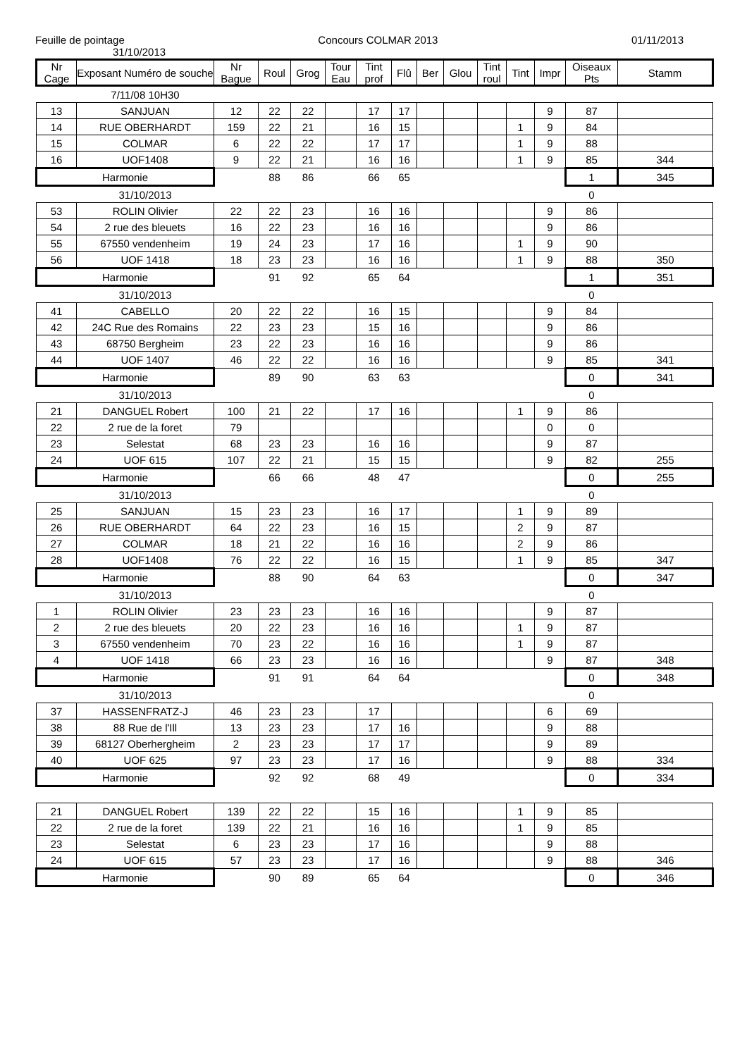Feuille de pointage Concours COLMAR 2013 01/11/2013
31/10/2013
| Nr Cage | Exposant Numéro de souche | Nr Bague | Roul | Grog | Tour Eau | Tint prof | Flû | Ber | Glou | Tint roul | Tint | Impr | Oiseaux Pts | Stamm |
| --- | --- | --- | --- | --- | --- | --- | --- | --- | --- | --- | --- | --- | --- | --- |
| | 7/11/08 10H30 | | | | | | | | | | | | | |
| 13 | SANJUAN | 12 | 22 | 22 | | 17 | 17 | | | | | 9 | 87 | |
| 14 | RUE OBERHARDT | 159 | 22 | 21 | | 16 | 15 | | | | 1 | 9 | 84 | |
| 15 | COLMAR | 6 | 22 | 22 | | 17 | 17 | | | | 1 | 9 | 88 | |
| 16 | UOF1408 | 9 | 22 | 21 | | 16 | 16 | | | | 1 | 9 | 85 | 344 |
| Harmonie | | | 88 | 86 | | 66 | 65 | | | | | | 1 | 345 |
| | 31/10/2013 | | | | | | | | | | | | 0 | |
| 53 | ROLIN Olivier | 22 | 22 | 23 | | 16 | 16 | | | | | 9 | 86 | |
| 54 | 2 rue des bleuets | 16 | 22 | 23 | | 16 | 16 | | | | | 9 | 86 | |
| 55 | 67550 vendenheim | 19 | 24 | 23 | | 17 | 16 | | | | 1 | 9 | 90 | |
| 56 | UOF 1418 | 18 | 23 | 23 | | 16 | 16 | | | | 1 | 9 | 88 | 350 |
| Harmonie | | | 91 | 92 | | 65 | 64 | | | | | | 1 | 351 |
| | 31/10/2013 | | | | | | | | | | | | 0 | |
| 41 | CABELLO | 20 | 22 | 22 | | 16 | 15 | | | | | 9 | 84 | |
| 42 | 24C Rue des Romains | 22 | 23 | 23 | | 15 | 16 | | | | | 9 | 86 | |
| 43 | 68750 Bergheim | 23 | 22 | 23 | | 16 | 16 | | | | | 9 | 86 | |
| 44 | UOF 1407 | 46 | 22 | 22 | | 16 | 16 | | | | | 9 | 85 | 341 |
| Harmonie | | | 89 | 90 | | 63 | 63 | | | | | | 0 | 341 |
| | 31/10/2013 | | | | | | | | | | | | 0 | |
| 21 | DANGUEL Robert | 100 | 21 | 22 | | 17 | 16 | | | | 1 | 9 | 86 | |
| 22 | 2 rue de la foret | 79 | | | | | | | | | | 0 | 0 | |
| 23 | Selestat | 68 | 23 | 23 | | 16 | 16 | | | | | 9 | 87 | |
| 24 | UOF 615 | 107 | 22 | 21 | | 15 | 15 | | | | | 9 | 82 | 255 |
| Harmonie | | | 66 | 66 | | 48 | 47 | | | | | | 0 | 255 |
| | 31/10/2013 | | | | | | | | | | | | 0 | |
| 25 | SANJUAN | 15 | 23 | 23 | | 16 | 17 | | | | 1 | 9 | 89 | |
| 26 | RUE OBERHARDT | 64 | 22 | 23 | | 16 | 15 | | | | 2 | 9 | 87 | |
| 27 | COLMAR | 18 | 21 | 22 | | 16 | 16 | | | | 2 | 9 | 86 | |
| 28 | UOF1408 | 76 | 22 | 22 | | 16 | 15 | | | | 1 | 9 | 85 | 347 |
| Harmonie | | | 88 | 90 | | 64 | 63 | | | | | | 0 | 347 |
| | 31/10/2013 | | | | | | | | | | | | 0 | |
| 1 | ROLIN Olivier | 23 | 23 | 23 | | 16 | 16 | | | | | 9 | 87 | |
| 2 | 2 rue des bleuets | 20 | 22 | 23 | | 16 | 16 | | | | 1 | 9 | 87 | |
| 3 | 67550 vendenheim | 70 | 23 | 22 | | 16 | 16 | | | | 1 | 9 | 87 | |
| 4 | UOF 1418 | 66 | 23 | 23 | | 16 | 16 | | | | | 9 | 87 | 348 |
| Harmonie | | | 91 | 91 | | 64 | 64 | | | | | | 0 | 348 |
| | 31/10/2013 | | | | | | | | | | | | 0 | |
| 37 | HASSENFRATZ-J | 46 | 23 | 23 | | 17 | | | | | | 6 | 69 | |
| 38 | 88 Rue de l'Ill | 13 | 23 | 23 | | 17 | 16 | | | | | 9 | 88 | |
| 39 | 68127 Oberhergheim | 2 | 23 | 23 | | 17 | 17 | | | | | 9 | 89 | |
| 40 | UOF 625 | 97 | 23 | 23 | | 17 | 16 | | | | | 9 | 88 | 334 |
| Harmonie | | | 92 | 92 | | 68 | 49 | | | | | | 0 | 334 |
| 21 | DANGUEL Robert | 139 | 22 | 22 | | 15 | 16 | | | | 1 | 9 | 85 | |
| 22 | 2 rue de la foret | 139 | 22 | 21 | | 16 | 16 | | | | 1 | 9 | 85 | |
| 23 | Selestat | 6 | 23 | 23 | | 17 | 16 | | | | | 9 | 88 | |
| 24 | UOF 615 | 57 | 23 | 23 | | 17 | 16 | | | | | 9 | 88 | 346 |
| Harmonie | | | 90 | 89 | | 65 | 64 | | | | | | 0 | 346 |